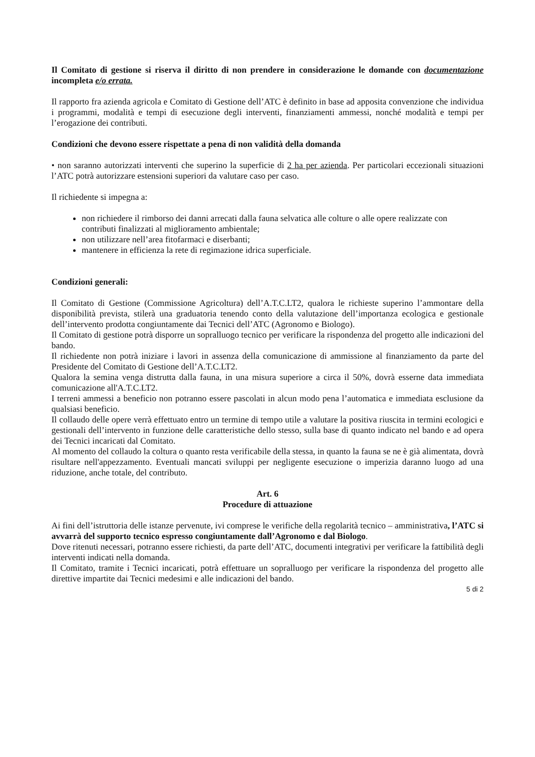Il Comitato di gestione si riserva il diritto di non prendere in considerazione le domande con documentazione incompleta e/o errata.
Il rapporto fra azienda agricola e Comitato di Gestione dell’ATC è definito in base ad apposita convenzione che individua i programmi, modalità e tempi di esecuzione degli interventi, finanziamenti ammessi, nonché modalità e tempi per l’erogazione dei contributi.
Condizioni che devono essere rispettate a pena di non validità della domanda
• non saranno autorizzati interventi che superino la superficie di 2 ha per azienda. Per particolari eccezionali situazioni l’ATC potrà autorizzare estensioni superiori da valutare caso per caso.
Il richiedente si impegna a:
non richiedere il rimborso dei danni arrecati dalla fauna selvatica alle colture o alle opere realizzate con contributi finalizzati al miglioramento ambientale;
non utilizzare nell’area fitofarmaci e diserbanti;
mantenere in efficienza la rete di regimazione idrica superficiale.
Condizioni generali:
Il Comitato di Gestione (Commissione Agricoltura) dell’A.T.C.LT2, qualora le richieste superino l’ammontare della disponibilità prevista, stilerà una graduatoria tenendo conto della valutazione dell’importanza ecologica e gestionale dell’intervento prodotta congiuntamente dai Tecnici dell’ATC (Agronomo e Biologo).
Il Comitato di gestione potrà disporre un sopralluogo tecnico per verificare la rispondenza del progetto alle indicazioni del bando.
Il richiedente non potrà iniziare i lavori in assenza della comunicazione di ammissione al finanziamento da parte del Presidente del Comitato di Gestione dell’A.T.C.LT2.
Qualora la semina venga distrutta dalla fauna, in una misura superiore a circa il 50%, dovrà esserne data immediata comunicazione all'A.T.C.LT2.
I terreni ammessi a beneficio non potranno essere pascolati in alcun modo pena l’automatica e immediata esclusione da qualsiasi beneficio.
Il collaudo delle opere verrà effettuato entro un termine di tempo utile a valutare la positiva riuscita in termini ecologici e gestionali dell’intervento in funzione delle caratteristiche dello stesso, sulla base di quanto indicato nel bando e ad opera dei Tecnici incaricati dal Comitato.
Al momento del collaudo la coltura o quanto resta verificabile della stessa, in quanto la fauna se ne è già alimentata, dovrà risultare nell'appezzamento. Eventuali mancati sviluppi per negligente esecuzione o imperizia daranno luogo ad una riduzione, anche totale, del contributo.
Art. 6
Procedure di attuazione
Ai fini dell’istruttoria delle istanze pervenute, ivi comprese le verifiche della regolarità tecnico – amministrativa, l’ATC si avvarrà del supporto tecnico espresso congiuntamente dall’Agronomo e dal Biologo.
Dove ritenuti necessari, potranno essere richiesti, da parte dell’ATC, documenti integrativi per verificare la fattibilità degli interventi indicati nella domanda.
Il Comitato, tramite i Tecnici incaricati, potrà effettuare un sopralluogo per verificare la rispondenza del progetto alle direttive impartite dai Tecnici medesimi e alle indicazioni del bando.
5 di 2